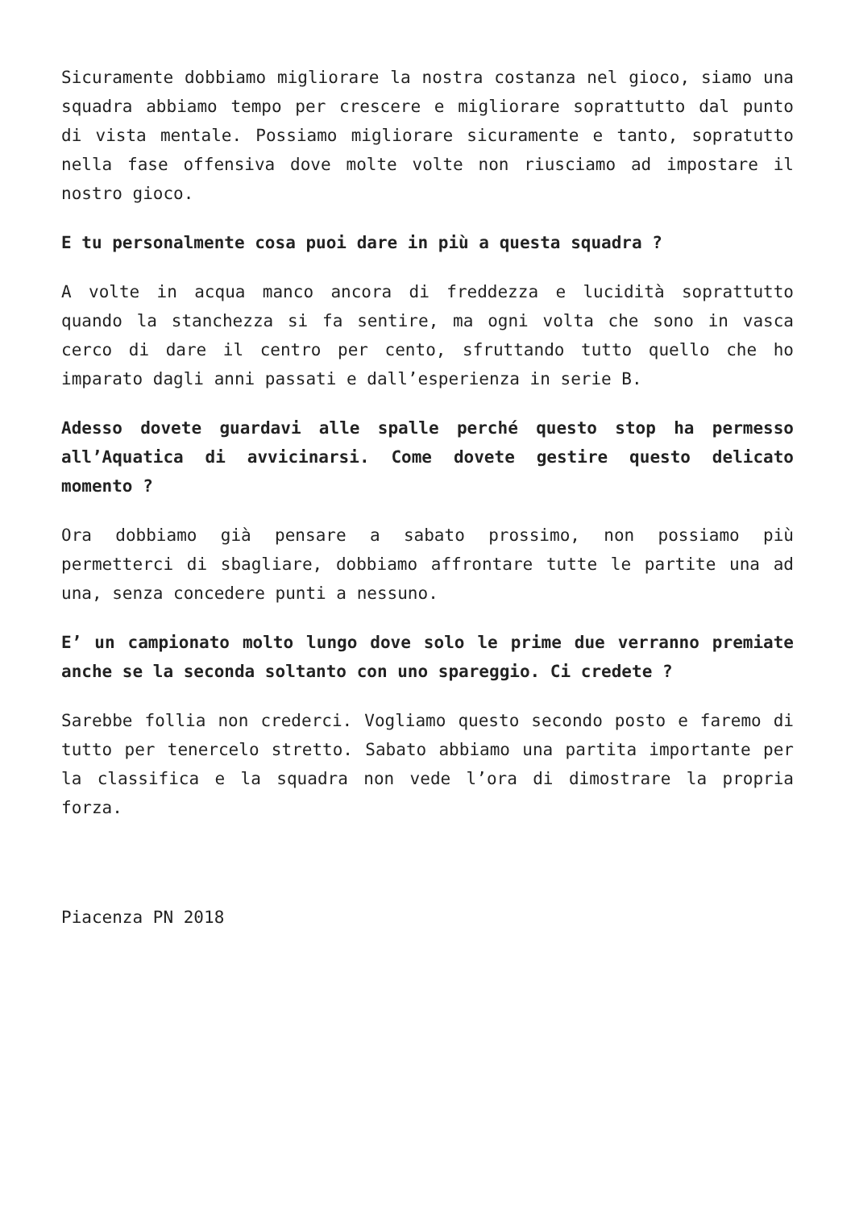Sicuramente dobbiamo migliorare la nostra costanza nel gioco, siamo una squadra abbiamo tempo per crescere e migliorare soprattutto dal punto di vista mentale. Possiamo migliorare sicuramente e tanto, sopratutto nella fase offensiva dove molte volte non riusciamo ad impostare il nostro gioco.
E tu personalmente cosa puoi dare in più a questa squadra ?
A volte in acqua manco ancora di freddezza e lucidità soprattutto quando la stanchezza si fa sentire, ma ogni volta che sono in vasca cerco di dare il centro per cento, sfruttando tutto quello che ho imparato dagli anni passati e dall’esperienza in serie B.
Adesso dovete guardavi alle spalle perché questo stop ha permesso all’Aquatica di avvicinarsi. Come dovete gestire questo delicato momento ?
Ora dobbiamo già pensare a sabato prossimo, non possiamo più permetterci di sbagliare, dobbiamo affrontare tutte le partite una ad una, senza concedere punti a nessuno.
E’ un campionato molto lungo dove solo le prime due verranno premiate anche se la seconda soltanto con uno spareggio. Ci credete ?
Sarebbe follia non crederci. Vogliamo questo secondo posto e faremo di tutto per tenercelo stretto. Sabato abbiamo una partita importante per la classifica e la squadra non vede l’ora di dimostrare la propria forza.
Piacenza PN 2018